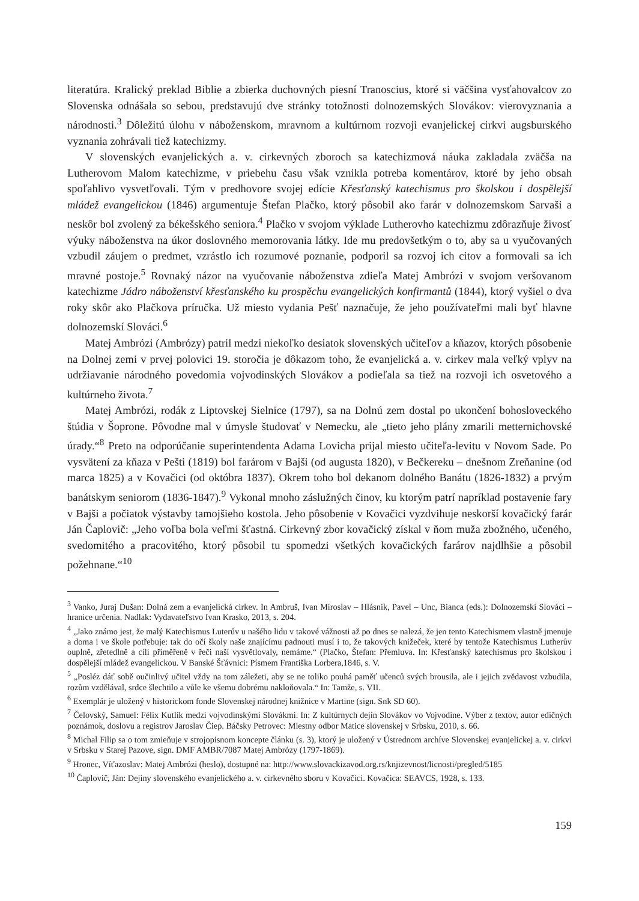literatúra. Kralický preklad Biblie a zbierka duchovných piesní Tranoscius, ktoré si väčšina vysťahovalcov zo Slovenska odnášala so sebou, predstavujú dve stránky totožnosti dolnozemských Slovákov: vierovyznania a národnosti.<sup>3</sup> Dôležitú úlohu v náboženskom, mravnom a kultúrnom rozvoji evanjelickej cirkvi augsburského vyznania zohrávali tiež katechizmy.
V slovenských evanjelických a. v. cirkevných zboroch sa katechizmová náuka zakladala zväčša na Lutherovom Malom katechizme, v priebehu času však vznikla potreba komentárov, ktoré by jeho obsah spoľahlivo vysvetľovali. Tým v predhovore svojej edície Křesťanský katechismus pro školskou i dospělejší mládež evangelickou (1846) argumentuje Štefan Plačko, ktorý pôsobil ako farár v dolnozemskom Sarvaši a neskôr bol zvolený za békešského seniora.<sup>4</sup> Plačko v svojom výklade Lutherovho katechizmu zdôrazňuje živosť výuky náboženstva na úkor doslovného memorovania látky. Ide mu predovšetkým o to, aby sa u vyučovaných vzbudil záujem o predmet, vzrástlo ich rozumové poznanie, podporil sa rozvoj ich citov a formovali sa ich mravné postoje.<sup>5</sup> Rovnaký názor na vyučovanie náboženstva zdieľa Matej Ambrózi v svojom veršovanom katechizme Jádro náboženství křesťanského ku prospěchu evangelických konfirmantů (1844), ktorý vyšiel o dva roky skôr ako Plačkova príručka. Už miesto vydania Pešť naznačuje, že jeho používateľmi mali byť hlavne dolnozemskí Slováci.<sup>6</sup>
Matej Ambrózi (Ambrózy) patril medzi niekoľko desiatok slovenských učiteľov a kňazov, ktorých pôsobenie na Dolnej zemi v prvej polovici 19. storočia je dôkazom toho, že evanjelická a. v. cirkev mala veľký vplyv na udržiavanie národného povedomia vojvodinských Slovákov a podieľala sa tiež na rozvoji ich osvetového a kultúrneho života.<sup>7</sup>
Matej Ambrózi, rodák z Liptovskej Sielnice (1797), sa na Dolnú zem dostal po ukončení bohosloveckého štúdia v Šoprone. Pôvodne mal v úmysle študovať v Nemecku, ale „tieto jeho plány zmarili metternichovské úrady.“<sup>8</sup> Preto na odporúčanie superintendenta Adama Lovicha prijal miesto učiteľa-levitu v Novom Sade. Po vysvätení za kňaza v Pešti (1819) bol farárom v Bajši (od augusta 1820), v Bečkereku – dnešnom Zreňanine (od marca 1825) a v Kovačici (od októbra 1837). Okrem toho bol dekanom dolného Banátu (1826-1832) a prvým banátskym seniorom (1836-1847).<sup>9</sup> Vykonal mnoho záslužných činov, ku ktorým patrí napríklad postavenie fary v Bajši a počiatok výstavby tamojšieho kostola. Jeho pôsobenie v Kovačici vyzdvihuje neskorší kovačický farár Ján Čaplovič: „Jeho voľba bola veľmi šťastná. Cirkevný zbor kovačický získal v ňom muža zbožného, učeného, svedomitého a pracovitého, ktorý pôsobil tu spomedzi všetkých kovačických farárov najdlhšie a pôsobil požehnane.“<sup>10</sup>
<sup>3</sup> Vanko, Juraj Dušan: Dolná zem a evanjelická cirkev. In Ambruš, Ivan Miroslav – Hlásnik, Pavel – Unc, Bianca (eds.): Dolnozemskí Slováci – hranice určenia. Nadlak: Vydavateľstvo Ivan Krasko, 2013, s. 204.
<sup>4</sup> „Jako známo jest, že malý Katechismus Luterův u našého lidu v takové vážnosti až po dnes se nalezá, že jen tento Katechismem vlastně jmenuje a doma i ve škole potřebuje: tak do očí školy naše znajícímu padnouti musí i to, že takových knižeček, které by tentože Katechismus Lutherův ouplně, zřetedlně a cíli přiměřeně v řeči naší vysvětlovaly, nemáme.“ (Plačko, Štefan: Přemluva. In: Křesťanský katechismus pro školskou i dospělejší mládež evangelickou. V Banské Šťávnici: Písmem Františka Lorbera,1846, s. V.
<sup>5</sup> „Posléz dáť sobě oučinlivý učitel vždy na tom záležeti, aby se ne toliko pouhá paměť učenců svých brousila, ale i jejich zvědavost vzbudila, rozům vzdělával, srdce šlechtilo a vůle ke všemu dobrému nakloňovala.“ In: Tamže, s. VII.
<sup>6</sup> Exemplár je uložený v historickom fonde Slovenskej národnej knižnice v Martine (sign. Snk SD 60).
<sup>7</sup> Čelovský, Samuel: Félix Kutlík medzi vojvodinskými Slovákmi. In: Z kultúrnych dejín Slovákov vo Vojvodine. Výber z textov, autor edičných poznámok, doslovu a registrov Jaroslav Čiep. Báčsky Petrovec: Miestny odbor Matice slovenskej v Srbsku, 2010, s. 66.
<sup>8</sup> Michal Filip sa o tom zmieňuje v strojopisnom koncepte článku (s. 3), ktorý je uložený v Ústrednom archíve Slovenskej evanjelickej a. v. cirkvi v Srbsku v Starej Pazove, sign. DMF AMBR/7087 Matej Ambrózy (1797-1869).
<sup>9</sup> Hronec, Víťazoslav: Matej Ambrózi (heslo), dostupné na: http://www.slovackizavod.org.rs/knjizevnost/licnosti/pregled/5185
<sup>10</sup> Čaplovič, Ján: Dejiny slovenského evanjelického a. v. cirkevného sboru v Kovačici. Kovačica: SEAVCS, 1928, s. 133.
159